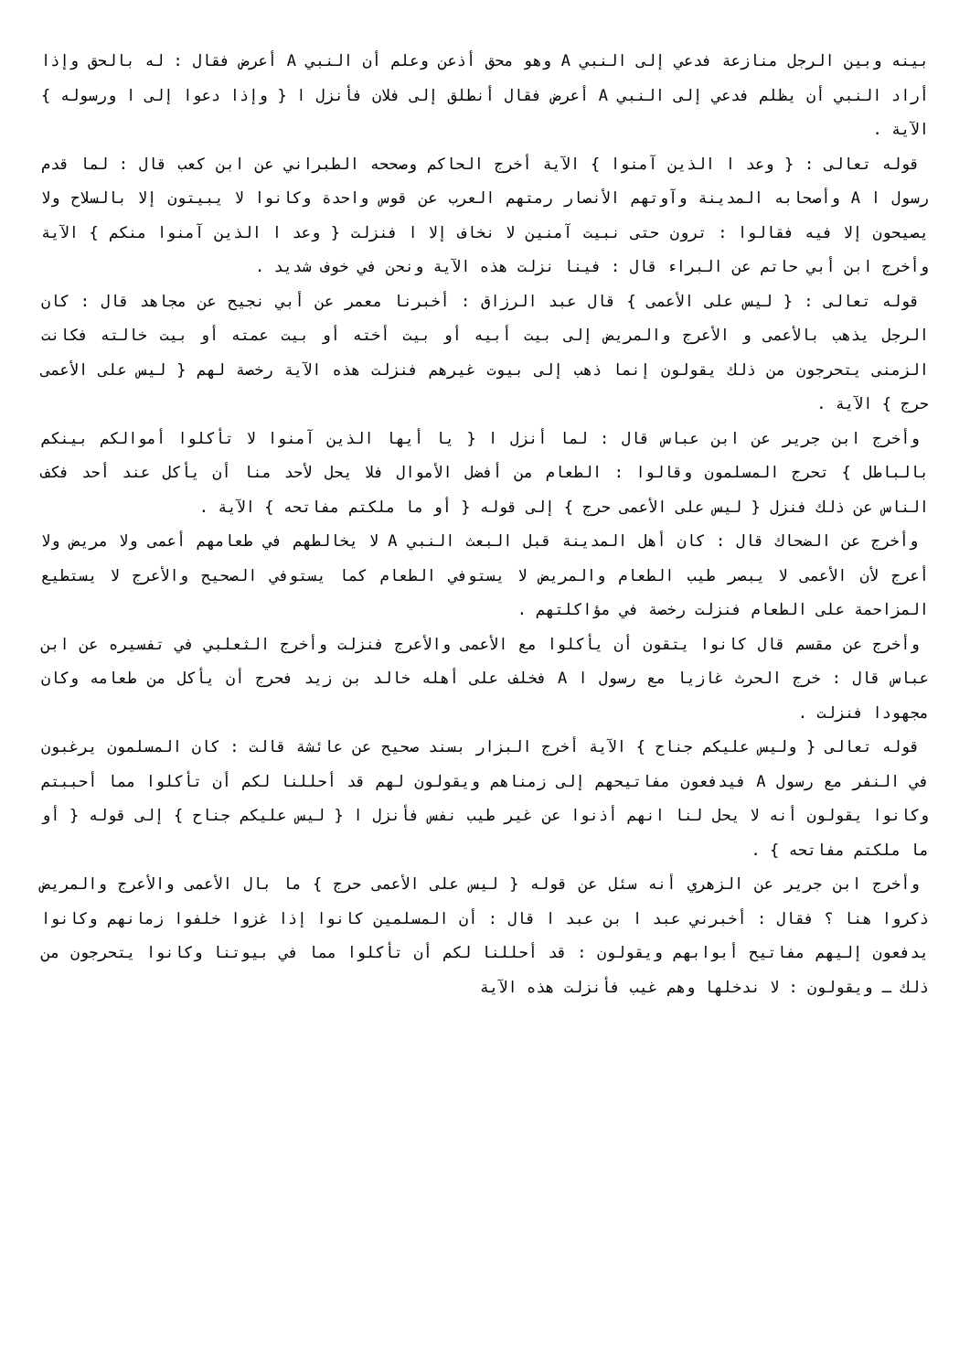بينه وبين الرجل منازعة فدعي إلى النبي A وهو محق أذعن وعلم أن النبي A أعرض فقال : له بالحق وإذا أراد النبي أن يظلم فدعي إلى النبي A أعرض فقال أنطلق إلى فلان فأنزل ا { وإذا دعوا إلى ا ورسوله } الآية .
قوله تعالى : { وعد ا الذين آمنوا } الآية أخرج الحاكم وصححه الطبراني عن ابن كعب قال : لما قدم رسول ا A وأصحابه المدينة وآوتهم الأنصار رمتهم العرب عن قوس واحدة وكانوا لا يبيتون إلا بالسلاح ولا يصيحون إلا فيه فقالوا : ترون حتى نبيت آمنين لا نخاف إلا ا فنزلت { وعد ا الذين آمنوا منكم } الآية وأخرج ابن أبي حاتم عن البراء قال : فينا نزلت هذه الآية ونحن في خوف شديد .
قوله تعالى : { ليس على الأعمى } قال عبد الرزاق : أخبرنا معمر عن أبي نجيح عن مجاهد قال : كان الرجل يذهب بالأعمى و الأعرج والمريض إلى بيت أبيه أو بيت أخته أو بيت عمته أو بيت خالته فكانت الزمنى يتحرجون من ذلك يقولون إنما ذهب إلى بيوت غيرهم فنزلت هذه الآية رخصة لهم { ليس على الأعمى حرج } الآية .
وأخرج ابن جرير عن ابن عباس قال : لما أنزل ا { يا أيها الذين آمنوا لا تأكلوا أموالكم بينكم بالباطل } تحرج المسلمون وقالوا : الطعام من أفضل الأموال فلا يحل لأحد منا أن يأكل عند أحد فكف الناس عن ذلك فنزل { ليس على الأعمى حرج } إلى قوله { أو ما ملكتم مفاتحه } الآية .
وأخرج عن الضحاك قال : كان أهل المدينة قبل البعث النبي A لا يخالطهم في طعامهم أعمى ولا مريض ولا أعرج لأن الأعمى لا يبصر طيب الطعام والمريض لا يستوفي الطعام كما يستوفي الصحيح والأعرج لا يستطيع المزاحمة على الطعام فنزلت رخصة في مؤاكلتهم .
وأخرج عن مقسم قال كانوا يتقون أن يأكلوا مع الأعمى والأعرج فنزلت وأخرج الثعلبي في تفسيره عن ابن عباس قال : خرج الحرث غازيا مع رسول ا A فخلف على أهله خالد بن زيد فحرج أن يأكل من طعامه وكان مجهودا فنزلت .
قوله تعالى { وليس عليكم جناح } الآية أخرج البزار بسند صحيح عن عائشة قالت : كان المسلمون يرغبون في النفر مع رسول A فيدفعون مفاتيحهم إلى زمناهم ويقولون لهم قد أحللنا لكم أن تأكلوا مما أحببتم وكانوا يقولون أنه لا يحل لنا انهم أذنوا عن غير طيب نفس فأنزل ا { ليس عليكم جناح } إلى قوله { أو ما ملكتم مفاتحه } .
وأخرج ابن جرير عن الزهري أنه سئل عن قوله { ليس على الأعمى حرج } ما بال الأعمى والأعرج والمريض ذكروا هنا ؟ فقال : أخبرني عبد ا بن عبد ا قال : أن المسلمين كانوا إذا غزوا خلفوا زمانهم وكانوا يدفعون إليهم مفاتيح أبوابهم ويقولون : قد أحللنا لكم أن تأكلوا مما في بيوتنا وكانوا يتحرجون من ذلك ـ ويقولون : لا ندخلها وهم غيب فأنزلت هذه الآية